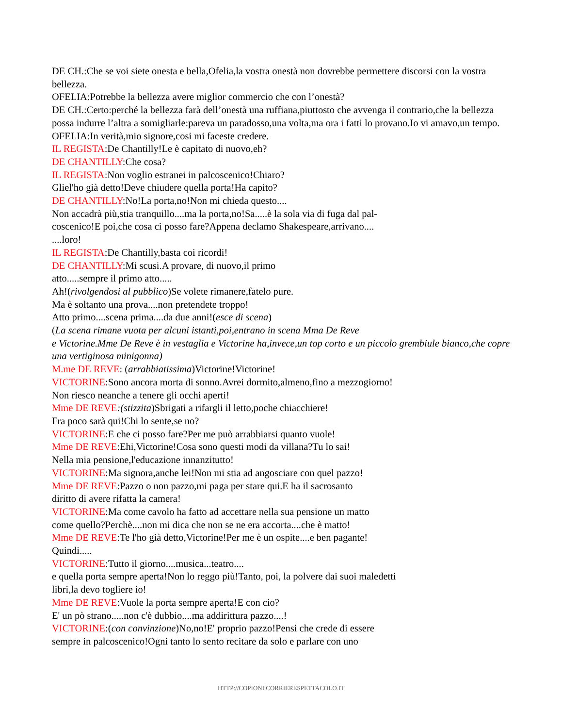DE CH.:Che se voi siete onesta e bella,Ofelia,la vostra onestà non dovrebbe permettere discorsi con la vostra bellezza.
OFELIA:Potrebbe la bellezza avere miglior commercio che con l’onestà?
DE CH.:Certo:perché la bellezza farà dell’onestà una ruffiana,piuttosto che avvenga il contrario,che la bellezza possa indurre l’altra a somigliarle:pareva un paradosso,una volta,ma ora i fatti lo provano.Io vi amavo,un tempo.
OFELIA:In verità,mio signore,cosi mi faceste credere.
IL REGISTA:De Chantilly!Le è capitato di nuovo,eh?
DE CHANTILLY:Che cosa?
IL REGISTA:Non voglio estranei in palcoscenico!Chiaro?
Gliel'ho già detto!Deve chiudere quella porta!Ha capito?
DE CHANTILLY:No!La porta,no!Non mi chieda questo....
Non accadrà più,stia tranquillo....ma la porta,no!Sa.....è la sola via di fuga dal pal-
coscenico!E poi,che cosa ci posso fare?Appena declamo Shakespeare,arrivano....
....loro!
IL REGISTA:De Chantilly,basta coi ricordi!
DE CHANTILLY:Mi scusi.A provare, di nuovo,il primo
atto.....sempre il primo atto.....
Ah!(rivolgendosi al pubblico)Se volete rimanere,fatelo pure.
Ma è soltanto una prova....non pretendete troppo!
Atto primo....scena prima....da due anni!(esce di scena)
(La scena rimane vuota per alcuni istanti,poi,entrano in scena Mma De Reve
e Victorine.Mme De Reve è in vestaglia e Victorine ha,invece,un top corto e un piccolo grembiule bianco,che copre una vertiginosa minigonna)
M.me DE REVE: (arrabbiatissima)Victorine!Victorine!
VICTORINE:Sono ancora morta di sonno.Avrei dormito,almeno,fino a mezzogiorno!
Non riesco neanche a tenere gli occhi aperti!
Mme DE REVE:(stizzita)Sbrigati a rifargli il letto,poche chiacchiere!
Fra poco sarà qui!Chi lo sente,se no?
VICTORINE:E che ci posso fare?Per me può arrabbiarsi quanto vuole!
Mme DE REVE:Ehi,Victorine!Cosa sono questi modi da villana?Tu lo sai!
Nella mia pensione,l'educazione innanzitutto!
VICTORINE:Ma signora,anche lei!Non mi stia ad angosciare con quel pazzo!
Mme DE REVE:Pazzo o non pazzo,mi paga per stare qui.E ha il sacrosanto
diritto di avere rifatta la camera!
VICTORINE:Ma come cavolo ha fatto ad accettare nella sua pensione un matto
come quello?Perchè....non mi dica che non se ne era accorta....che è matto!
Mme DE REVE:Te l'ho già detto,Victorine!Per me è un ospite....e ben pagante!
Quindi.....
VICTORINE:Tutto il giorno....musica...teatro....
e quella porta sempre aperta!Non lo reggo più!Tanto, poi, la polvere dai suoi maledetti
libri,la devo togliere io!
Mme DE REVE:Vuole la porta sempre aperta!E con cio?
E' un pò strano.....non c'è dubbio....ma addirittura pazzo....!
VICTORINE:(con convinzione)No,no!E' proprio pazzo!Pensi che crede di essere
sempre in palcoscenico!Ogni tanto lo sento recitare da solo e parlare con uno
HTTP://COPIONI.CORRIERESPETTACOLO.IT